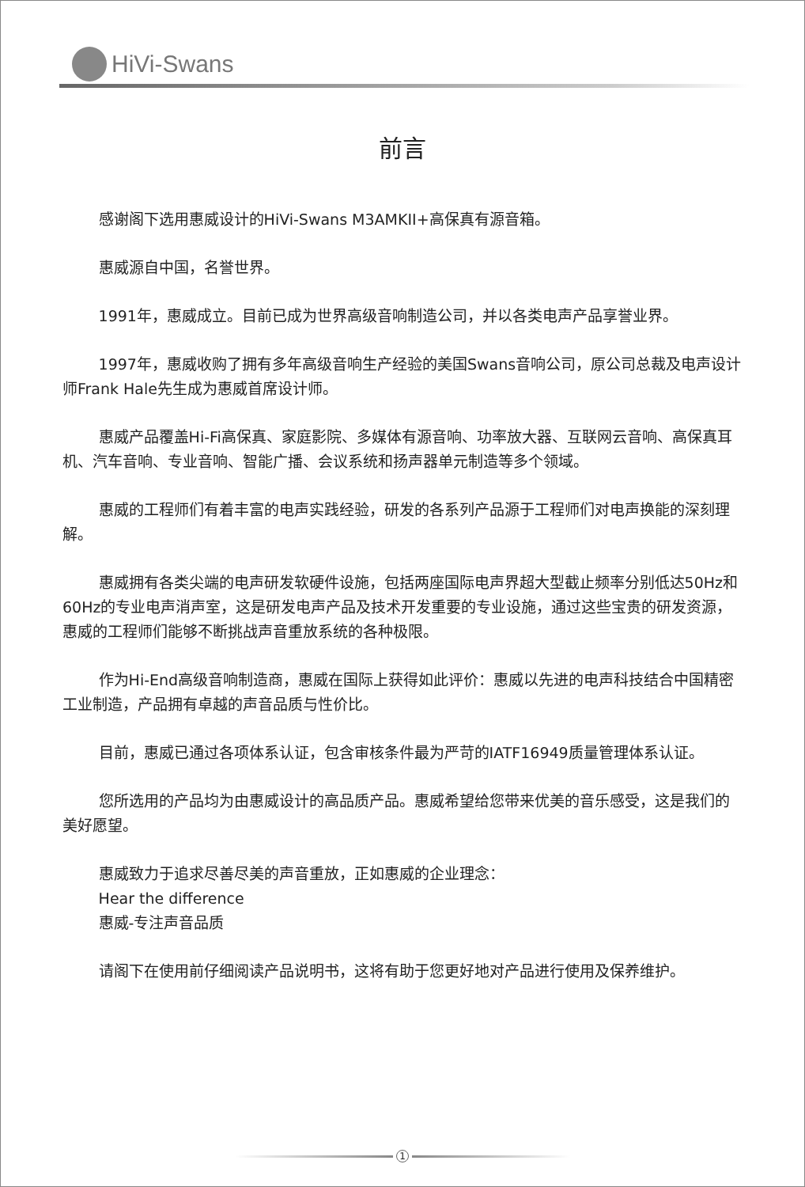HiVi-Swans
前言
感谢阁下选用惠威设计的HiVi-Swans M3AMKII+高保真有源音箱。
惠威源自中国，名誉世界。
1991年，惠威成立。目前已成为世界高级音响制造公司，并以各类电声产品享誉业界。
1997年，惠威收购了拥有多年高级音响生产经验的美国Swans音响公司，原公司总裁及电声设计师Frank Hale先生成为惠威首席设计师。
惠威产品覆盖Hi-Fi高保真、家庭影院、多媒体有源音响、功率放大器、互联网云音响、高保真耳机、汽车音响、专业音响、智能广播、会议系统和扬声器单元制造等多个领域。
惠威的工程师们有着丰富的电声实践经验，研发的各系列产品源于工程师们对电声换能的深刻理解。
惠威拥有各类尖端的电声研发软硬件设施，包括两座国际电声界超大型截止频率分别低达50Hz和60Hz的专业电声消声室，这是研发电声产品及技术开发重要的专业设施，通过这些宝贵的研发资源，惠威的工程师们能够不断挑战声音重放系统的各种极限。
作为Hi-End高级音响制造商，惠威在国际上获得如此评价：惠威以先进的电声科技结合中国精密工业制造，产品拥有卓越的声音品质与性价比。
目前，惠威已通过各项体系认证，包含审核条件最为严苛的IATF16949质量管理体系认证。
您所选用的产品均为由惠威设计的高品质产品。惠威希望给您带来优美的音乐感受，这是我们的美好愿望。
惠威致力于追求尽善尽美的声音重放，正如惠威的企业理念：
Hear the difference
惠威-专注声音品质
请阁下在使用前仔细阅读产品说明书，这将有助于您更好地对产品进行使用及保养维护。
1